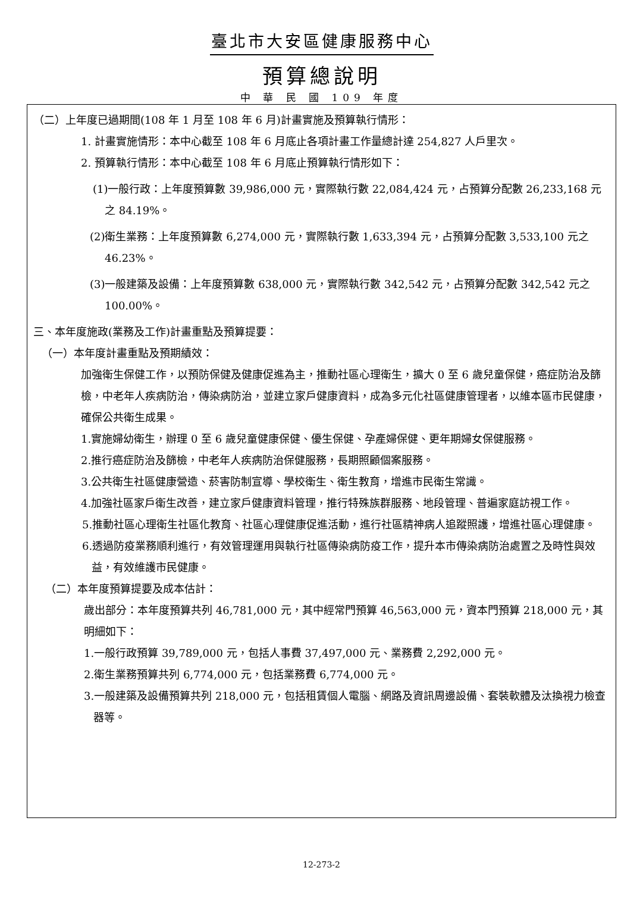臺北市大安區健康服務中心
預算總說明
中 華 民 國 109 年度
（二）上年度已過期間(108 年 1 月至 108 年 6 月)計畫實施及預算執行情形：
1. 計畫實施情形：本中心截至 108 年 6 月底止各項計畫工作量總計達 254,827 人戶里次。
2. 預算執行情形：本中心截至 108 年 6 月底止預算執行情形如下：
(1)一般行政：上年度預算數 39,986,000 元，實際執行數 22,084,424 元，占預算分配數 26,233,168 元之 84.19%。
(2)衛生業務：上年度預算數 6,274,000 元，實際執行數 1,633,394 元，占預算分配數 3,533,100 元之 46.23%。
(3)一般建築及設備：上年度預算數 638,000 元，實際執行數 342,542 元，占預算分配數 342,542 元之 100.00%。
三、本年度施政(業務及工作)計畫重點及預算提要：
（一）本年度計畫重點及預期績效：
加強衛生保健工作，以預防保健及健康促進為主，推動社區心理衛生，擴大 0 至 6 歲兒童保健，癌症防治及篩檢，中老年人疾病防治，傳染病防治，並建立家戶健康資料，成為多元化社區健康管理者，以維本區市民健康，確保公共衛生成果。
1.實施婦幼衛生，辦理 0 至 6 歲兒童健康保健、優生保健、孕產婦保健、更年期婦女保健服務。
2.推行癌症防治及篩檢，中老年人疾病防治保健服務，長期照顧個案服務。
3.公共衛生社區健康營造、菸害防制宣導、學校衛生、衛生教育，增進市民衛生常識。
4.加強社區家戶衛生改善，建立家戶健康資料管理，推行特殊族群服務、地段管理、普遍家庭訪視工作。
5.推動社區心理衛生社區化教育、社區心理健康促進活動，進行社區精神病人追蹤照護，增進社區心理健康。
6.透過防疫業務順利進行，有效管理運用與執行社區傳染病防疫工作，提升本市傳染病防治處置之及時性與效益，有效維護市民健康。
（二）本年度預算提要及成本估計：
歲出部分：本年度預算共列 46,781,000 元，其中經常門預算 46,563,000 元，資本門預算 218,000 元，其明細如下：
1.一般行政預算 39,789,000 元，包括人事費 37,497,000 元、業務費 2,292,000 元。
2.衛生業務預算共列 6,774,000 元，包括業務費 6,774,000 元。
3.一般建築及設備預算共列 218,000 元，包括租賃個人電腦、網路及資訊周邊設備、套裝軟體及汰換視力檢查器等。
12-273-2